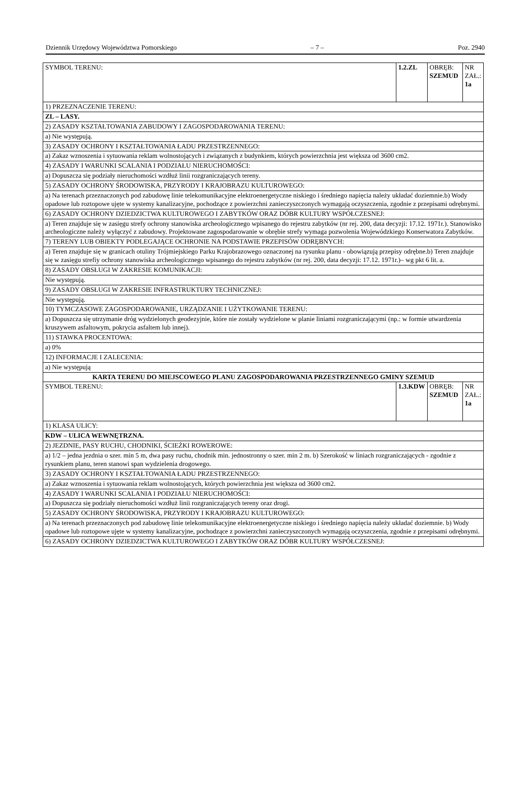Dziennik Urzędowy Województwa Pomorskiego – 7 – Poz. 2940
| SYMBOL TERENU: | 1.2.ZL | OBRĘB: SZEMUD | NR ZAŁ.: 1a |
| 1) PRZEZNACZENIE TERENU: | | | |
| ZL – LASY. | | | |
| 2) ZASADY KSZTAŁTOWANIA ZABUDOWY I ZAGOSPODAROWANIA TERENU: | | | |
| a) Nie występują. | | | |
| 3) ZASADY OCHRONY I KSZTAŁTOWANIA ŁADU PRZESTRZENNEGO: | | | |
| a) Zakaz wznoszenia i sytuowania reklam wolnostojących i związanych z budynkiem, których powierzchnia jest większa od 3600 cm2. | | | |
| 4) ZASADY I WARUNKI SCALANIA I PODZIAŁU NIERUCHOMOŚCI: | | | |
| a) Dopuszcza się podziały nieruchomości wzdłuż linii rozgraniczających tereny. | | | |
| 5) ZASADY OCHRONY ŚRODOWISKA, PRZYRODY I KRAJOBRAZU KULTUROWEGO: | | | |
| a) Na terenach przeznaczonych pod zabudowę linie telekomunikacyjne elektroenergetyczne niskiego i średniego napięcia należy układać doziemnie.b) Wody opadowe lub roztopowe ujęte w systemy kanalizacyjne, pochodzące z powierzchni zanieczyszczonych wymagają oczyszczenia, zgodnie z przepisami odrębnymi. | | | |
| 6) ZASADY OCHRONY DZIEDZICTWA KULTUROWEGO I ZABYTKÓW ORAZ DÓBR KULTURY WSPÓŁCZESNEJ: | | | |
| a) Teren znajduje się w zasięgu strefy ochrony stanowiska archeologicznego wpisanego do rejestru zabytków (nr rej. 200, data decyzji: 17.12. 1971r.). Stanowisko archeologiczne należy wyłączyć z zabudowy. Projektowane zagospodarowanie w obrębie strefy wymaga pozwolenia Wojewódzkiego Konserwatora Zabytków. | | | |
| 7) TERENY LUB OBIEKTY PODLEGAJĄCE OCHRONIE NA PODSTAWIE PRZEPISÓW ODRĘBNYCH: | | | |
| a) Teren znajduje się w granicach otuliny Trójmiejskiego Parku Krajobrazowego oznaczonej na rysunku planu - obowiązują przepisy odrębne.b) Teren znajduje się w zasięgu strefiy ochrony stanowiska archeologicznego wpisanego do rejestru zabytków (nr rej. 200, data decyzji: 17.12. 1971r.)– wg pkt 6 lit. a. | | | |
| 8) ZASADY OBSŁUGI W ZAKRESIE KOMUNIKACJI: | | | |
| Nie występują. | | | |
| 9) ZASADY OBSŁUGI W ZAKRESIE INFRASTRUKTURY TECHNICZNEJ: | | | |
| Nie występują. | | | |
| 10) TYMCZASOWE ZAGOSPODAROWANIE, URZĄDZANIE I UŻYTKOWANIE TERENU: | | | |
| a) Dopuszcza się utrzymanie dróg wydzielonych geodezyjnie, które nie zostały wydzielone w planie liniami rozgraniczającymi (np.: w formie utwardzenia kruszywem asfaltowym, pokrycia asfaltem lub innej). | | | |
| 11) STAWKA PROCENTOWA: | | | |
| a) 0% | | | |
| 12) INFORMACJE I ZALECENIA: | | | |
| a) Nie występują | | | |
| KARTA TERENU DO MIEJSCOWEGO PLANU ZAGOSPODAROWANIA PRZESTRZENNEGO GMINY SZEMUD | | | |
| SYMBOL TERENU: | 1.3.KDW | OBRĘB: SZEMUD | NR ZAŁ.: 1a |
| 1) KLASA ULICY: | | | |
| KDW – ULICA WEWNĘTRZNA. | | | |
| 2) JEZDNIE, PASY RUCHU, CHODNIKI, ŚCIEŻKI ROWEROWE: | | | |
| a) 1/2 – jedna jezdnia o szer. min 5 m, dwa pasy ruchu, chodnik min. jednostronny o szer. min 2 m. b) Szerokość w liniach rozgraniczających - zgodnie z rysunkiem planu, teren stanowi span wydzielenia drogowego. | | | |
| 3) ZASADY OCHRONY I KSZTAŁTOWANIA ŁADU PRZESTRZENNEGO: | | | |
| a) Zakaz wznoszenia i sytuowania reklam wolnostojących, których powierzchnia jest większa od 3600 cm2. | | | |
| 4) ZASADY I WARUNKI SCALANIA I PODZIAŁU NIERUCHOMOŚCI: | | | |
| a) Dopuszcza się podziały nieruchomości wzdłuż linii rozgraniczających tereny oraz drogi. | | | |
| 5) ZASADY OCHRONY ŚRODOWISKA, PRZYRODY I KRAJOBRAZU KULTUROWEGO: | | | |
| a) Na terenach przeznaczonych pod zabudowę linie telekomunikacyjne elektroenergetyczne niskiego i średniego napięcia należy układać doziemnie. b) Wody opadowe lub roztopowe ujęte w systemy kanalizacyjne, pochodzące z powierzchni zanieczyszczonych wymagają oczyszczenia, zgodnie z przepisami odrębnymi. | | | |
| 6) ZASADY OCHRONY DZIEDZICTWA KULTUROWEGO I ZABYTKÓW ORAZ DÓBR KULTURY WSPÓŁCZESNEJ: | | | |